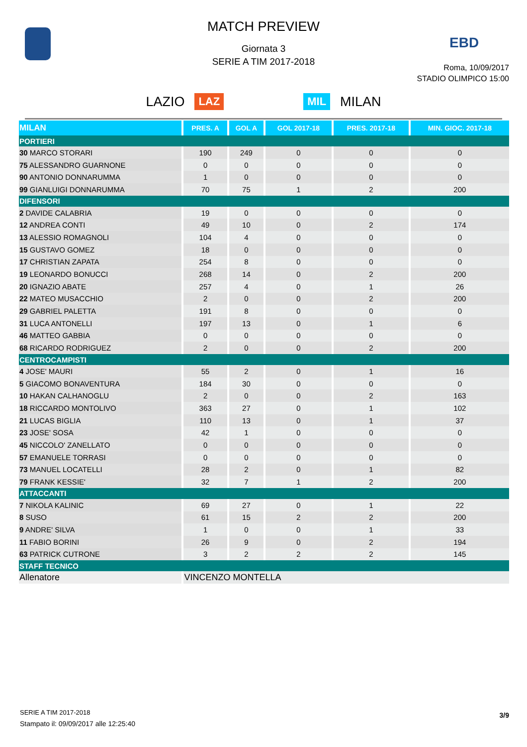EBD
MATCH PREVIEW
Giornata 3
SERIE A TIM 2017-2018
Roma, 10/09/2017
STADIO OLIMPICO 15:00
LAZIO LAZ MIL MILAN
| MILAN | PRES. A | GOL A | GOL 2017-18 | PRES. 2017-18 | MIN. GIOC. 2017-18 |
| --- | --- | --- | --- | --- | --- |
| PORTIERI | | | | | |
| 30 MARCO STORARI | 190 | 249 | 0 | 0 | 0 |
| 75 ALESSANDRO GUARNONE | 0 | 0 | 0 | 0 | 0 |
| 90 ANTONIO DONNARUMMA | 1 | 0 | 0 | 0 | 0 |
| 99 GIANLUIGI DONNARUMMA | 70 | 75 | 1 | 2 | 200 |
| DIFENSORI | | | | | |
| 2 DAVIDE CALABRIA | 19 | 0 | 0 | 0 | 0 |
| 12 ANDREA CONTI | 49 | 10 | 0 | 2 | 174 |
| 13 ALESSIO ROMAGNOLI | 104 | 4 | 0 | 0 | 0 |
| 15 GUSTAVO GOMEZ | 18 | 0 | 0 | 0 | 0 |
| 17 CHRISTIAN ZAPATA | 254 | 8 | 0 | 0 | 0 |
| 19 LEONARDO BONUCCI | 268 | 14 | 0 | 2 | 200 |
| 20 IGNAZIO ABATE | 257 | 4 | 0 | 1 | 26 |
| 22 MATEO MUSACCHIO | 2 | 0 | 0 | 2 | 200 |
| 29 GABRIEL PALETTA | 191 | 8 | 0 | 0 | 0 |
| 31 LUCA ANTONELLI | 197 | 13 | 0 | 1 | 6 |
| 46 MATTEO GABBIA | 0 | 0 | 0 | 0 | 0 |
| 68 RICARDO RODRIGUEZ | 2 | 0 | 0 | 2 | 200 |
| CENTROCAMPISTI | | | | | |
| 4 JOSE' MAURI | 55 | 2 | 0 | 1 | 16 |
| 5 GIACOMO BONAVENTURA | 184 | 30 | 0 | 0 | 0 |
| 10 HAKAN CALHANOGLU | 2 | 0 | 0 | 2 | 163 |
| 18 RICCARDO MONTOLIVO | 363 | 27 | 0 | 1 | 102 |
| 21 LUCAS BIGLIA | 110 | 13 | 0 | 1 | 37 |
| 23 JOSE' SOSA | 42 | 1 | 0 | 0 | 0 |
| 45 NICCOLO' ZANELLATO | 0 | 0 | 0 | 0 | 0 |
| 57 EMANUELE TORRASI | 0 | 0 | 0 | 0 | 0 |
| 73 MANUEL LOCATELLI | 28 | 2 | 0 | 1 | 82 |
| 79 FRANK KESSIE' | 32 | 7 | 1 | 2 | 200 |
| ATTACCANTI | | | | | |
| 7 NIKOLA KALINIC | 69 | 27 | 0 | 1 | 22 |
| 8 SUSO | 61 | 15 | 2 | 2 | 200 |
| 9 ANDRE' SILVA | 1 | 0 | 0 | 1 | 33 |
| 11 FABIO BORINI | 26 | 9 | 0 | 2 | 194 |
| 63 PATRICK CUTRONE | 3 | 2 | 2 | 2 | 145 |
| STAFF TECNICO | | | | | |
| Allenatore | VINCENZO MONTELLA | | | | |
SERIE A TIM 2017-2018
Stampato il: 09/09/2017 alle 12:25:40
3/9